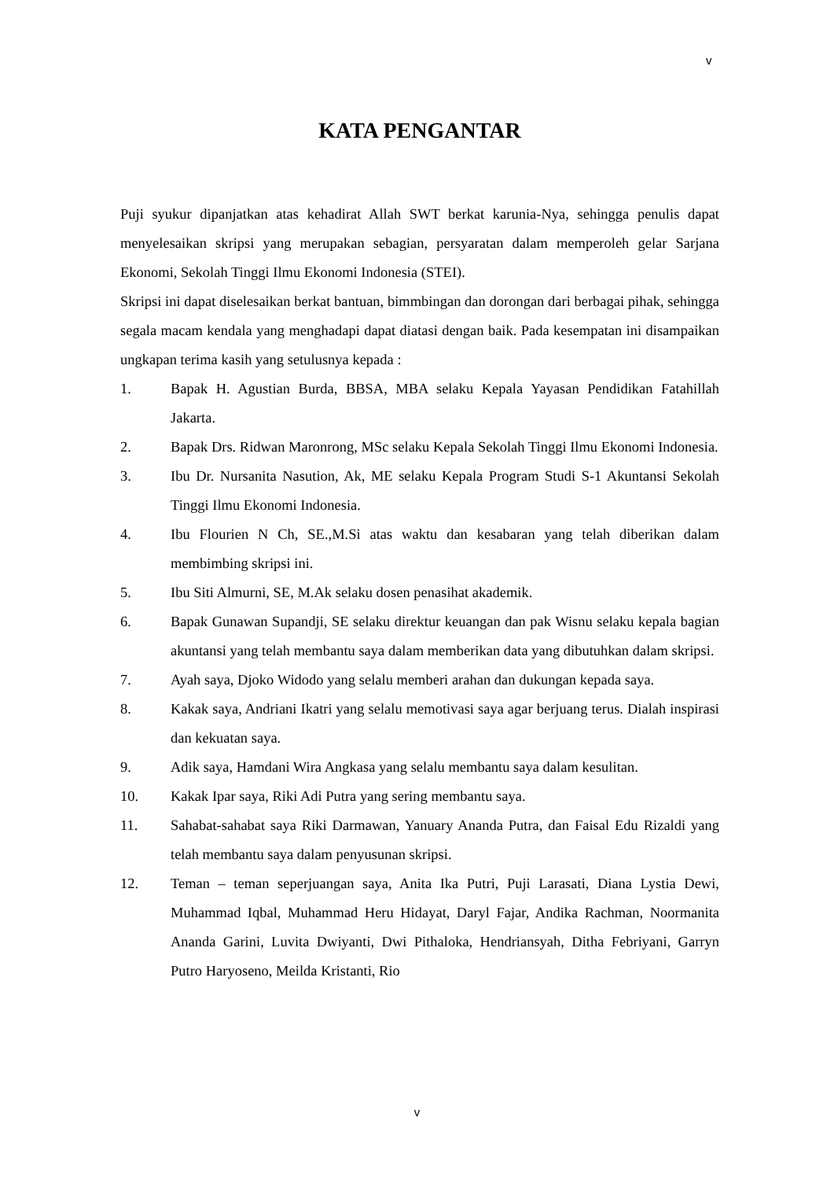v
KATA PENGANTAR
Puji syukur dipanjatkan atas kehadirat Allah SWT berkat karunia-Nya, sehingga penulis dapat menyelesaikan skripsi yang merupakan sebagian, persyaratan dalam memperoleh gelar Sarjana Ekonomi, Sekolah Tinggi Ilmu Ekonomi Indonesia (STEI).
Skripsi ini dapat diselesaikan berkat bantuan, bimmbingan dan dorongan dari berbagai pihak, sehingga segala macam kendala yang menghadapi dapat diatasi dengan baik. Pada kesempatan ini disampaikan ungkapan terima kasih yang setulusnya kepada :
1. Bapak H. Agustian Burda, BBSA, MBA selaku Kepala Yayasan Pendidikan Fatahillah Jakarta.
2. Bapak Drs. Ridwan Maronrong, MSc selaku Kepala Sekolah Tinggi Ilmu Ekonomi Indonesia.
3. Ibu Dr. Nursanita Nasution, Ak, ME selaku Kepala Program Studi S-1 Akuntansi Sekolah Tinggi Ilmu Ekonomi Indonesia.
4. Ibu Flourien N Ch, SE.,M.Si atas waktu dan kesabaran yang telah diberikan dalam membimbing skripsi ini.
5. Ibu Siti Almurni, SE, M.Ak selaku dosen penasihat akademik.
6. Bapak Gunawan Supandji, SE selaku direktur keuangan dan pak Wisnu selaku kepala bagian akuntansi yang telah membantu saya dalam memberikan data yang dibutuhkan dalam skripsi.
7. Ayah saya, Djoko Widodo yang selalu memberi arahan dan dukungan kepada saya.
8. Kakak saya, Andriani Ikatri yang selalu memotivasi saya agar berjuang terus. Dialah inspirasi dan kekuatan saya.
9. Adik saya, Hamdani Wira Angkasa yang selalu membantu saya dalam kesulitan.
10. Kakak Ipar saya, Riki Adi Putra yang sering membantu saya.
11. Sahabat-sahabat saya Riki Darmawan, Yanuary Ananda Putra, dan Faisal Edu Rizaldi yang telah membantu saya dalam penyusunan skripsi.
12. Teman – teman seperjuangan saya, Anita Ika Putri, Puji Larasati, Diana Lystia Dewi, Muhammad Iqbal, Muhammad Heru Hidayat, Daryl Fajar, Andika Rachman, Noormanita Ananda Garini, Luvita Dwiyanti, Dwi Pithaloka, Hendriansyah, Ditha Febriyani, Garryn Putro Haryoseno, Meilda Kristanti, Rio
v